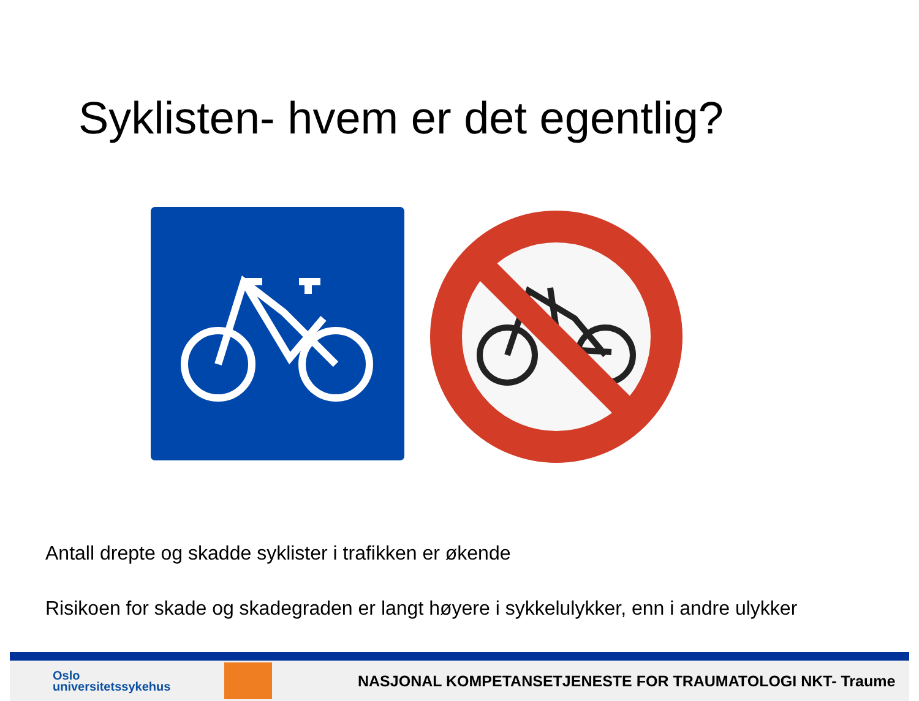Syklisten- hvem er det egentlig?
Antall drepte og skadde syklister i trafikken er økende
Risikoen for skade og skadegraden er langt høyere i sykkelulykker, enn i andre ulykker
Oslo
universitetssykehus
NASJONAL KOMPETANSETJENESTE FOR TRAUMATOLOGI NKT- Traume